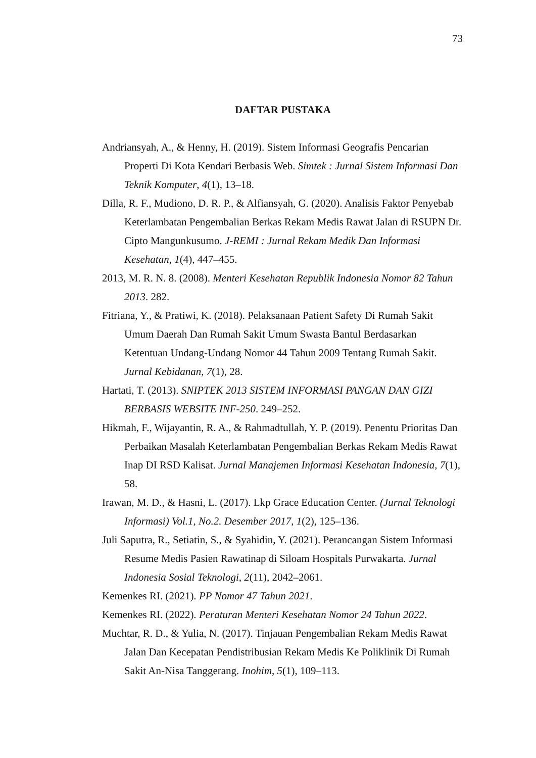73
DAFTAR PUSTAKA
Andriansyah, A., & Henny, H. (2019). Sistem Informasi Geografis Pencarian Properti Di Kota Kendari Berbasis Web. Simtek : Jurnal Sistem Informasi Dan Teknik Komputer, 4(1), 13–18.
Dilla, R. F., Mudiono, D. R. P., & Alfiansyah, G. (2020). Analisis Faktor Penyebab Keterlambatan Pengembalian Berkas Rekam Medis Rawat Jalan di RSUPN Dr. Cipto Mangunkusumo. J-REMI : Jurnal Rekam Medik Dan Informasi Kesehatan, 1(4), 447–455.
2013, M. R. N. 8. (2008). Menteri Kesehatan Republik Indonesia Nomor 82 Tahun 2013. 282.
Fitriana, Y., & Pratiwi, K. (2018). Pelaksanaan Patient Safety Di Rumah Sakit Umum Daerah Dan Rumah Sakit Umum Swasta Bantul Berdasarkan Ketentuan Undang-Undang Nomor 44 Tahun 2009 Tentang Rumah Sakit. Jurnal Kebidanan, 7(1), 28.
Hartati, T. (2013). SNIPTEK 2013 SISTEM INFORMASI PANGAN DAN GIZI BERBASIS WEBSITE INF-250. 249–252.
Hikmah, F., Wijayantin, R. A., & Rahmadtullah, Y. P. (2019). Penentu Prioritas Dan Perbaikan Masalah Keterlambatan Pengembalian Berkas Rekam Medis Rawat Inap DI RSD Kalisat. Jurnal Manajemen Informasi Kesehatan Indonesia, 7(1), 58.
Irawan, M. D., & Hasni, L. (2017). Lkp Grace Education Center. (Jurnal Teknologi Informasi) Vol.1, No.2. Desember 2017, 1(2), 125–136.
Juli Saputra, R., Setiatin, S., & Syahidin, Y. (2021). Perancangan Sistem Informasi Resume Medis Pasien Rawatinap di Siloam Hospitals Purwakarta. Jurnal Indonesia Sosial Teknologi, 2(11), 2042–2061.
Kemenkes RI. (2021). PP Nomor 47 Tahun 2021.
Kemenkes RI. (2022). Peraturan Menteri Kesehatan Nomor 24 Tahun 2022.
Muchtar, R. D., & Yulia, N. (2017). Tinjauan Pengembalian Rekam Medis Rawat Jalan Dan Kecepatan Pendistribusian Rekam Medis Ke Poliklinik Di Rumah Sakit An-Nisa Tanggerang. Inohim, 5(1), 109–113.